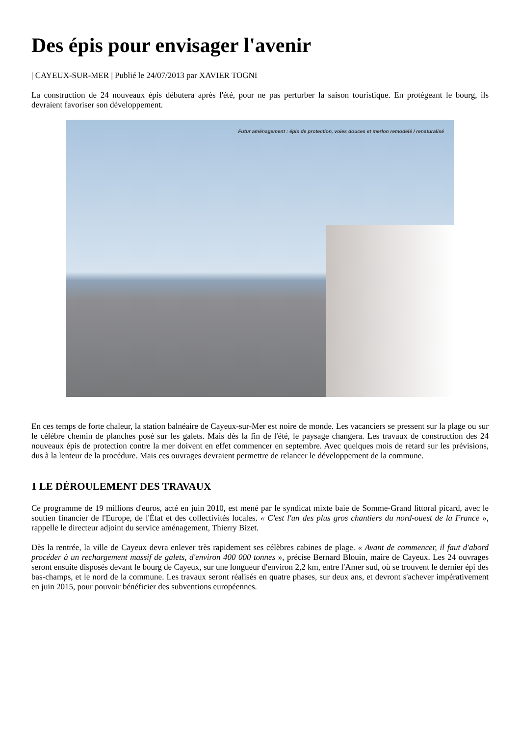Des épis pour envisager l'avenir
| CAYEUX-SUR-MER | Publié le 24/07/2013 par XAVIER TOGNI
La construction de 24 nouveaux épis débutera après l'été, pour ne pas perturber la saison touristique. En protégeant le bourg, ils devraient favoriser son développement.
Futur aménagement : épis de protection, voies douces et merlon remodelé / renaturalisé
En ces temps de forte chaleur, la station balnéaire de Cayeux-sur-Mer est noire de monde. Les vacanciers se pressent sur la plage ou sur le célèbre chemin de planches posé sur les galets. Mais dès la fin de l'été, le paysage changera. Les travaux de construction des 24 nouveaux épis de protection contre la mer doivent en effet commencer en septembre. Avec quelques mois de retard sur les prévisions, dus à la lenteur de la procédure. Mais ces ouvrages devraient permettre de relancer le développement de la commune.
1 LE DÉROULEMENT DES TRAVAUX
Ce programme de 19 millions d'euros, acté en juin 2010, est mené par le syndicat mixte baie de Somme-Grand littoral picard, avec le soutien financier de l'Europe, de l'État et des collectivités locales. « C'est l'un des plus gros chantiers du nord-ouest de la France », rappelle le directeur adjoint du service aménagement, Thierry Bizet.
Dès la rentrée, la ville de Cayeux devra enlever très rapidement ses célèbres cabines de plage. « Avant de commencer, il faut d'abord procéder à un rechargement massif de galets, d'environ 400 000 tonnes », précise Bernard Blouin, maire de Cayeux. Les 24 ouvrages seront ensuite disposés devant le bourg de Cayeux, sur une longueur d'environ 2,2 km, entre l'Amer sud, où se trouvent le dernier épi des bas-champs, et le nord de la commune. Les travaux seront réalisés en quatre phases, sur deux ans, et devront s'achever impérativement en juin 2015, pour pouvoir bénéficier des subventions européennes.